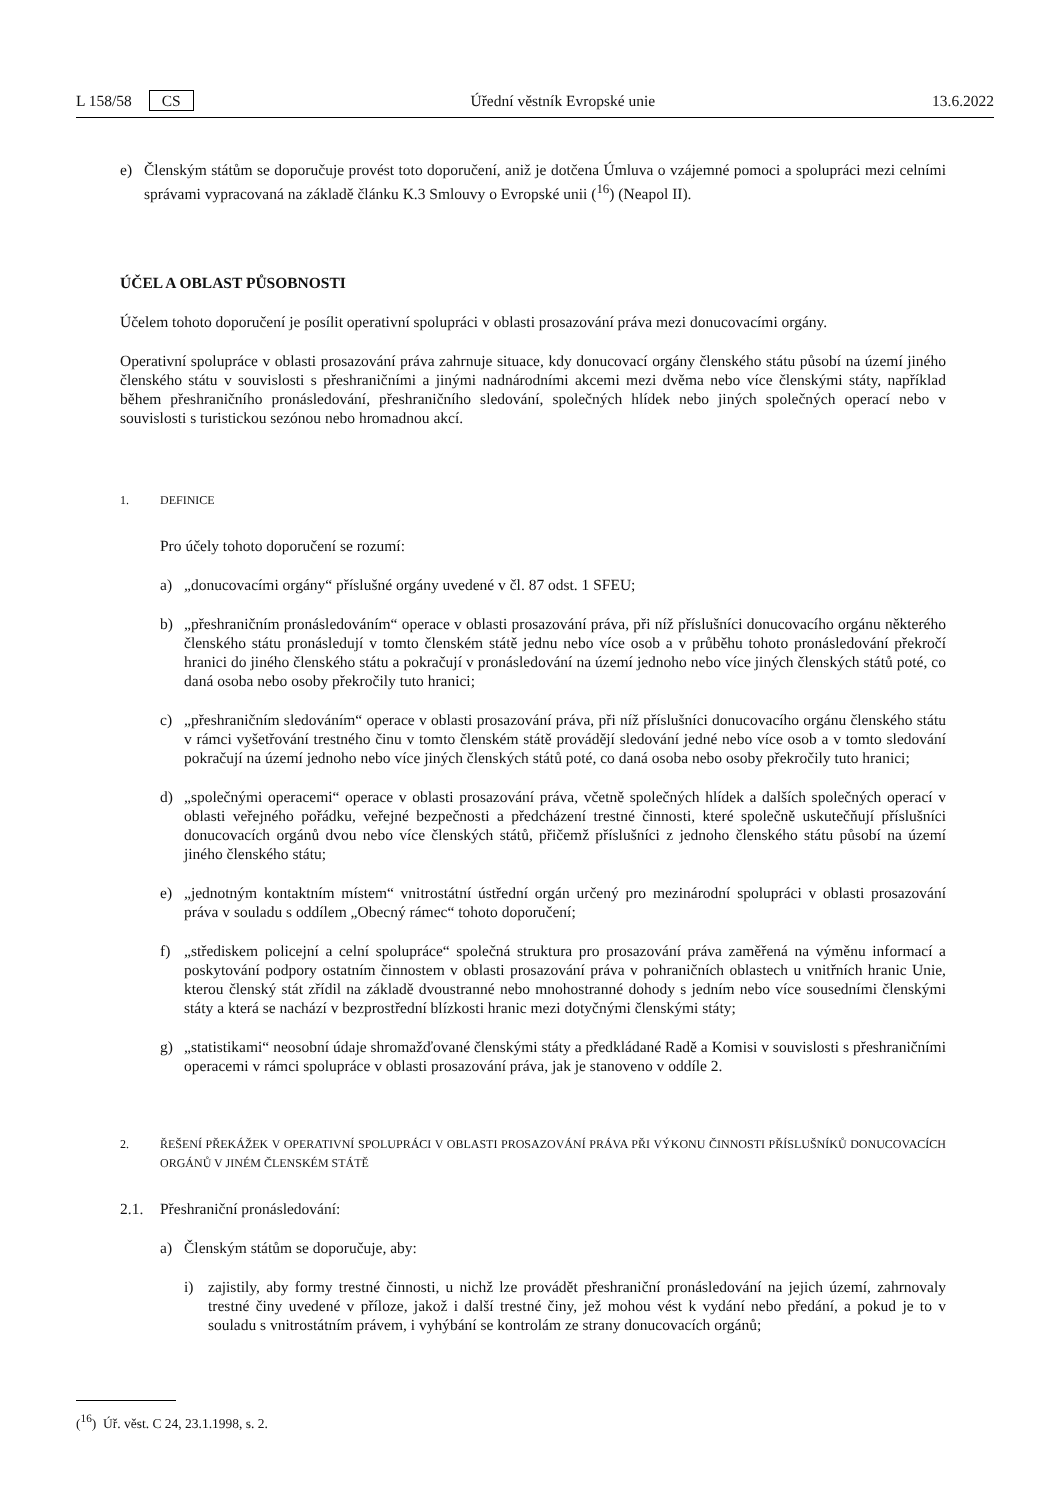L 158/58 CS Úřední věstník Evropské unie 13.6.2022
e) Členským státům se doporučuje provést toto doporučení, aniž je dotčena Úmluva o vzájemné pomoci a spolupráci mezi celními správami vypracovaná na základě článku K.3 Smlouvy o Evropské unii (<sup>16</sup>) (Neapol II).
ÚČEL A OBLAST PŮSOBNOSTI
Účelem tohoto doporučení je posílit operativní spolupráci v oblasti prosazování práva mezi donucovacími orgány.
Operativní spolupráce v oblasti prosazování práva zahrnuje situace, kdy donucovací orgány členského státu působí na území jiného členského státu v souvislosti s přeshraničními a jinými nadnárodními akcemi mezi dvěma nebo více členskými státy, například během přeshraničního pronásledování, přeshraničního sledování, společných hlídek nebo jiných společných operací nebo v souvislosti s turistickou sezónou nebo hromadnou akcí.
1. DEFINICE
Pro účely tohoto doporučení se rozumí:
a) „donucovacími orgány“ příslušné orgány uvedené v čl. 87 odst. 1 SFEU;
b) „přeshraničním pronásledováním“ operace v oblasti prosazování práva, při níž příslušníci donucovacího orgánu některého členského státu pronásledují v tomto členském státě jednu nebo více osob a v průběhu tohoto pronásledování překročí hranici do jiného členského státu a pokračují v pronásledování na území jednoho nebo více jiných členských států poté, co daná osoba nebo osoby překročily tuto hranici;
c) „přeshraničním sledováním“ operace v oblasti prosazování práva, při níž příslušníci donucovacího orgánu členského státu v rámci vyšetřování trestného činu v tomto členském státě provádějí sledování jedné nebo více osob a v tomto sledování pokračují na území jednoho nebo více jiných členských států poté, co daná osoba nebo osoby překročily tuto hranici;
d) „společnými operacemi“ operace v oblasti prosazování práva, včetně společných hlídek a dalších společných operací v oblasti veřejného pořádku, veřejné bezpečnosti a předcházení trestné činnosti, které společně uskutečňují příslušníci donucovacích orgánů dvou nebo více členských států, přičemž příslušníci z jednoho členského státu působí na území jiného členského státu;
e) „jednotným kontaktním místem“ vnitrostátní ústřední orgán určený pro mezinárodní spolupráci v oblasti prosazování práva v souladu s oddílem „Obecný rámec“ tohoto doporučení;
f) „střediskem policejní a celní spolupráce“ společná struktura pro prosazování práva zaměřená na výměnu informací a poskytování podpory ostatním činnostem v oblasti prosazování práva v pohraničních oblastech u vnitřních hranic Unie, kterou členský stát zřídil na základě dvoustranné nebo mnohostranné dohody s jedním nebo více sousedními členskými státy a která se nachází v bezprostřední blízkosti hranic mezi dotyčnými členskými státy;
g) „statistikami“ neosobní údaje shromažďované členskými státy a předkládané Radě a Komisi v souvislosti s přeshraničními operacemi v rámci spolupráce v oblasti prosazování práva, jak je stanoveno v oddíle 2.
2. ŘEŠENÍ PŘEKÁŽEK V OPERATIVNÍ SPOLUPRÁCI V OBLASTI PROSAZOVÁNÍ PRÁVA PŘI VÝKONU ČINNOSTI PŘÍSLUŠNÍKŮ DONUCOVACÍCH ORGÁNŮ V JINÉM ČLENSKÉM STÁTĚ
2.1. Přeshraniční pronásledování:
a) Členským státům se doporučuje, aby:
i) zajistily, aby formy trestné činnosti, u nichž lze provádět přeshraniční pronásledování na jejich území, zahrnovaly trestné činy uvedené v příloze, jakož i další trestné činy, jež mohou vést k vydání nebo předání, a pokud je to v souladu s vnitrostátním právem, i vyhýbání se kontrolám ze strany donucovacích orgánů;
(<sup>16</sup>) Úř. věst. C 24, 23.1.1998, s. 2.